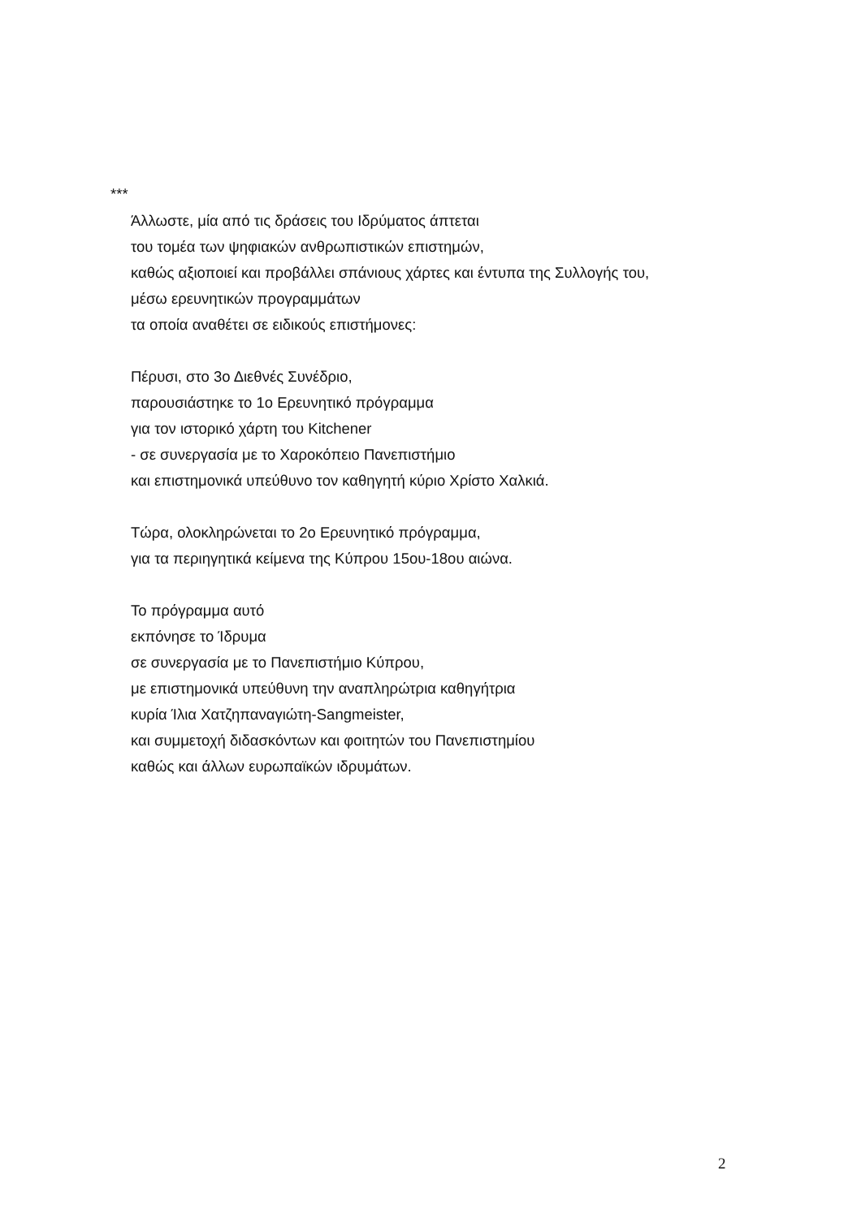***
Άλλωστε, μία από τις δράσεις του Ιδρύματος άπτεται
του τομέα των ψηφιακών ανθρωπιστικών επιστημών,
καθώς αξιοποιεί και προβάλλει σπάνιους χάρτες και έντυπα της Συλλογής του,
μέσω ερευνητικών προγραμμάτων
τα οποία αναθέτει σε ειδικούς επιστήμονες:
Πέρυσι, στο 3ο Διεθνές Συνέδριο,
παρουσιάστηκε το 1ο Ερευνητικό πρόγραμμα
για τον ιστορικό χάρτη του Kitchener
- σε συνεργασία με το Χαροκόπειο Πανεπιστήμιο
και επιστημονικά υπεύθυνο τον καθηγητή κύριο Χρίστο Χαλκιά.
Τώρα, ολοκληρώνεται το 2ο Ερευνητικό πρόγραμμα,
για τα περιηγητικά κείμενα της Κύπρου 15ου-18ου αιώνα.
Το πρόγραμμα αυτό
εκπόνησε το Ίδρυμα
σε συνεργασία με το Πανεπιστήμιο Κύπρου,
με επιστημονικά υπεύθυνη την αναπληρώτρια καθηγήτρια
κυρία Ίλια Χατζηπαναγιώτη-Sangmeister,
και συμμετοχή διδασκόντων και φοιτητών του Πανεπιστημίου
καθώς και άλλων ευρωπαϊκών ιδρυμάτων.
2